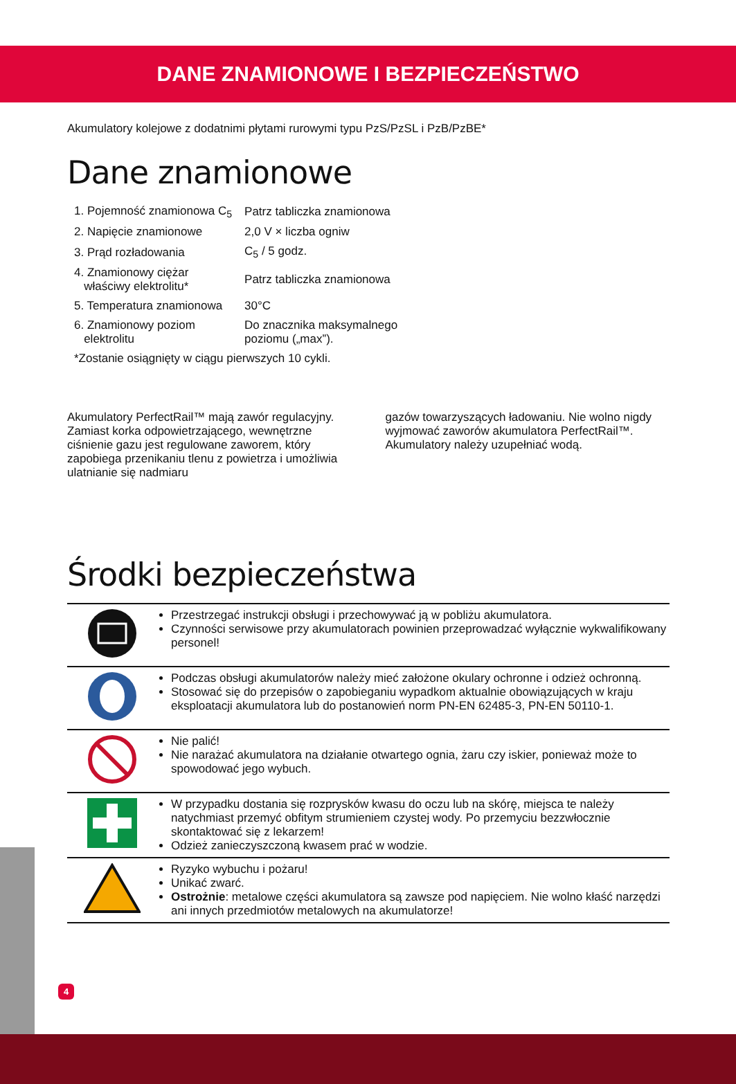DANE ZNAMIONOWE I BEZPIECZEŃSTWO
Akumulatory kolejowe z dodatnimi płytami rurowymi typu PzS/PzSL i PzB/PzBE*
Dane znamionowe
| 1. Pojemność znamionowa C<sub>5</sub> | Patrz tabliczka znamionowa |
| 2. Napięcie znamionowe | 2,0 V × liczba ogniw |
| 3. Prąd rozładowania | C<sub>5</sub> / 5 godz. |
| 4. Znamionowy ciężar właściwy elektrolitu* | Patrz tabliczka znamionowa |
| 5. Temperatura znamionowa | 30°C |
| 6. Znamionowy poziom elektrolitu | Do znacznika maksymalnego poziomu („max”). |
| *Zostanie osiągnięty w ciągu pierwszych 10 cykli. | |
Akumulatory PerfectRail™ mają zawór regulacyjny. Zamiast korka odpowietrzającego, wewnętrzne ciśnienie gazu jest regulowane zaworem, który zapobiega przenikaniu tlenu z powietrza i umożliwia ulatnianie się nadmiaru
gazów towarzyszących ładowaniu. Nie wolno nigdy wyjmować zaworów akumulatora PerfectRail™. Akumulatory należy uzupełniać wodą.
Środki bezpieczeństwa
| | Przestrzegać instrukcji obsługi i przechowywać ją w pobliżu akumulatora. Czynności serwisowe przy akumulatorach powinien przeprowadzać wyłącznie wykwalifikowany personel! |
| | Podczas obsługi akumulatorów należy mieć założone okulary ochronne i odzież ochronną. Stosować się do przepisów o zapobieganiu wypadkom aktualnie obowiązujących w kraju eksploatacji akumulatora lub do postanowień norm PN-EN 62485-3, PN-EN 50110-1. |
| | Nie palić! Nie narażać akumulatora na działanie otwartego ognia, żaru czy iskier, ponieważ może to spowodować jego wybuch. |
| | W przypadku dostania się rozprysków kwasu do oczu lub na skórę, miejsca te należy natychmiast przemyć obfitym strumieniem czystej wody. Po przemyciu bezzwłocznie skontaktować się z lekarzem! Odzież zanieczyszczoną kwasem prać w wodzie. |
| | Ryzyko wybuchu i pożaru! Unikać zwarć. Ostrożnie : metalowe części akumulatora są zawsze pod napięciem. Nie wolno kłaść narzędzi ani innych przedmiotów metalowych na akumulatorze! |
4